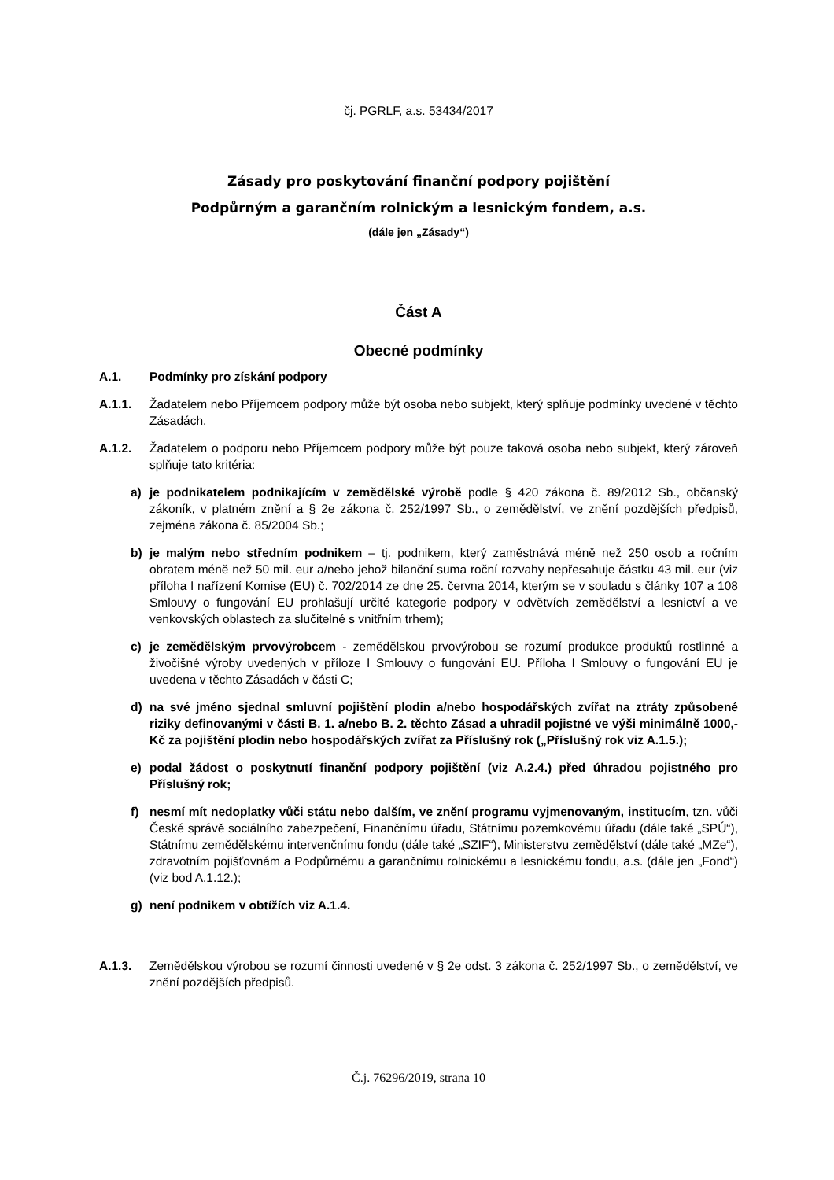čj. PGRLF, a.s. 53434/2017
Zásady pro poskytování finanční podpory pojištění
Podpůrným a garančním rolnickým a lesnickým fondem, a.s.
(dále jen „Zásady“)
Část A
Obecné podmínky
A.1. Podmínky pro získání podpory
A.1.1. Žadatelem nebo Příjemcem podpory může být osoba nebo subjekt, který splňuje podmínky uvedené v těchto Zásadách.
A.1.2. Žadatelem o podporu nebo Příjemcem podpory může být pouze taková osoba nebo subjekt, který zároveň splňuje tato kritéria:
a) je podnikatelem podnikajícím v zemědělské výrobě podle § 420 zákona č. 89/2012 Sb., občanský zákoník, v platném znění a § 2e zákona č. 252/1997 Sb., o zemědělství, ve znění pozdějších předpisů, zejména zákona č. 85/2004 Sb.;
b) je malým nebo středním podnikem – tj. podnikem, který zaměstnává méně než 250 osob a ročním obratem méně než 50 mil. eur a/nebo jehož bilanční suma roční rozvahy nepřesahuje částku 43 mil. eur (viz příloha I nařízení Komise (EU) č. 702/2014 ze dne 25. června 2014, kterým se v souladu s články 107 a 108 Smlouvy o fungování EU prohlašují určité kategorie podpory v odvětvích zemědělství a lesnictví a ve venkovských oblastech za slučitelné s vnitřním trhem);
c) je zemědělským prvovýrobcem - zemědělskou prvovýrobou se rozumí produkce produktů rostlinné a živočišné výroby uvedených v příloze I Smlouvy o fungování EU. Příloha I Smlouvy o fungování EU je uvedena v těchto Zásadách v části C;
d) na své jméno sjednal smluvní pojištění plodin a/nebo hospodářských zvířat na ztráty způsobené riziky definovanými v části B. 1. a/nebo B. 2. těchto Zásad a uhradil pojistné ve výši minimálně 1000,- Kč za pojištění plodin nebo hospodářských zvířat za Příslušný rok („Příslušný rok viz A.1.5.);
e) podal žádost o poskytnutí finanční podpory pojištění (viz A.2.4.) před úhradou pojistného pro Příslušný rok;
f) nesmí mít nedoplatky vůči státu nebo dalším, ve znění programu vyjmenovaným, institucím, tzn. vůči České správě sociálního zabezpečení, Finančnímu úřadu, Státnímu pozemkovému úřadu (dále také „SPÚ“), Státnímu zemědělskému intervenčnímu fondu (dále také „SZIF“), Ministerstvu zemědělství (dále také „MZe“), zdravotním pojišťovnám a Podpůrnému a garančnímu rolnickému a lesnickému fondu, a.s. (dále jen „Fond“) (viz bod A.1.12.);
g) není podnikem v obtížích viz A.1.4.
A.1.3. Zemědělskou výrobou se rozumí činnosti uvedené v § 2e odst. 3 zákona č. 252/1997 Sb., o zemědělství, ve znění pozdějších předpisů.
Č.j. 76296/2019, strana 10